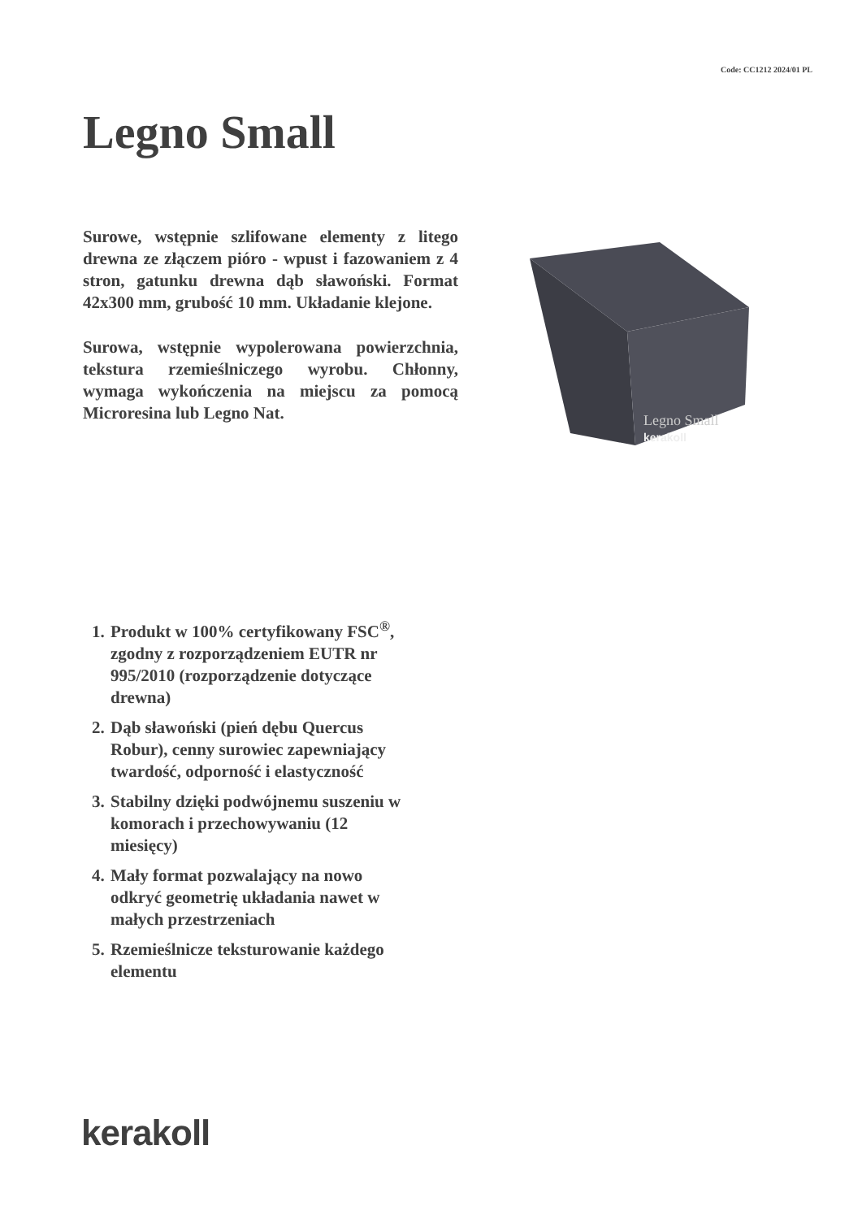Code: CC1212 2024/01 PL
Legno Small
Surowe, wstępnie szlifowane elementy z litego drewna ze złączem pióro - wpust i fazowaniem z 4 stron, gatunku drewna dąb sławoński. Format 42x300 mm, grubość 10 mm. Układanie klejone.
Surowa, wstępnie wypolerowana powierzchnia, tekstura rzemieślniczego wyrobu. Chłonny, wymaga wykończenia na miejscu za pomocą Microresina lub Legno Nat.
Legno Small
kerakoll
1. Produkt w 100% certyfikowany FSC<sup>®</sup>, zgodny z rozporządzeniem EUTR nr 995/2010 (rozporządzenie dotyczące drewna)
2. Dąb sławoński (pień dębu Quercus Robur), cenny surowiec zapewniający twardość, odporność i elastyczność
3. Stabilny dzięki podwójnemu suszeniu w komorach i przechowywaniu (12 miesięcy)
4. Mały format pozwalający na nowo odkryć geometrię układania nawet w małych przestrzeniach
5. Rzemieślnicze teksturowanie każdego elementu
kerakoll